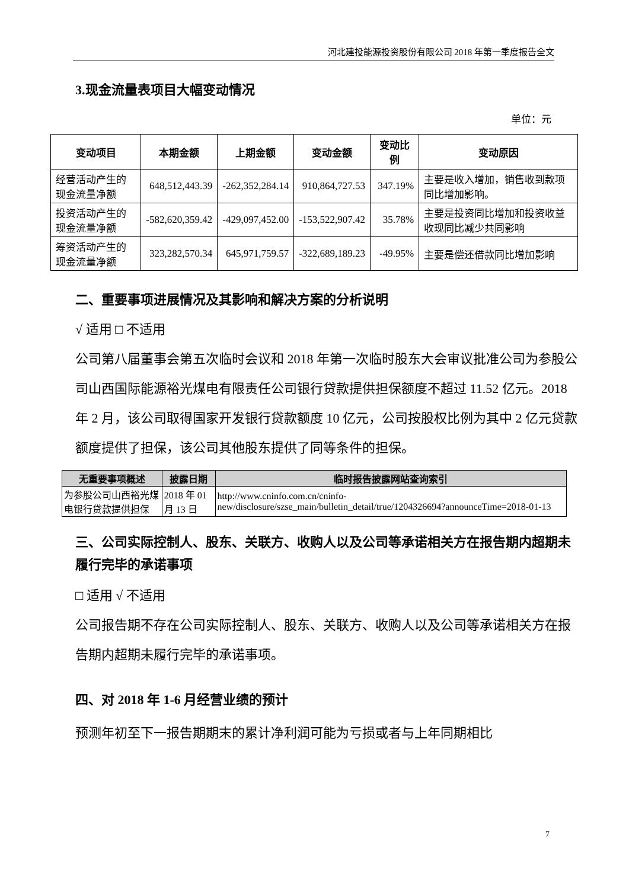河北建投能源投资股份有限公司 2018 年第一季度报告全文
3.现金流量表项目大幅变动情况
单位：元
| 变动项目 | 本期金额 | 上期金额 | 变动金额 | 变动比例 | 变动原因 |
| --- | --- | --- | --- | --- | --- |
| 经营活动产生的现金流量净额 | 648,512,443.39 | -262,352,284.14 | 910,864,727.53 | 347.19% | 主要是收入增加，销售收到款项同比增加影响。 |
| 投资活动产生的现金流量净额 | -582,620,359.42 | -429,097,452.00 | -153,522,907.42 | 35.78% | 主要是投资同比增加和投资收益收现同比减少共同影响 |
| 筹资活动产生的现金流量净额 | 323,282,570.34 | 645,971,759.57 | -322,689,189.23 | -49.95% | 主要是偿还借款同比增加影响 |
二、重要事项进展情况及其影响和解决方案的分析说明
√ 适用 □ 不适用
公司第八届董事会第五次临时会议和 2018 年第一次临时股东大会审议批准公司为参股公司山西国际能源裕光煤电有限责任公司银行贷款提供担保额度不超过 11.52 亿元。2018 年 2 月，该公司取得国家开发银行贷款额度 10 亿元，公司按股权比例为其中 2 亿元贷款额度提供了担保，该公司其他股东提供了同等条件的担保。
| 无重要事项概述 | 披露日期 | 临时报告披露网站查询索引 |
| --- | --- | --- |
| 为参股公司山西裕光煤电银行贷款提供担保 | 2018 年 01 月 13 日 | http://www.cninfo.com.cn/cninfo-new/disclosure/szse_main/bulletin_detail/true/1204326694?announceTime=2018-01-13 |
三、公司实际控制人、股东、关联方、收购人以及公司等承诺相关方在报告期内超期未履行完毕的承诺事项
□ 适用 √ 不适用
公司报告期不存在公司实际控制人、股东、关联方、收购人以及公司等承诺相关方在报告期内超期未履行完毕的承诺事项。
四、对 2018 年 1-6 月经营业绩的预计
预测年初至下一报告期期末的累计净利润可能为亏损或者与上年同期相比
7